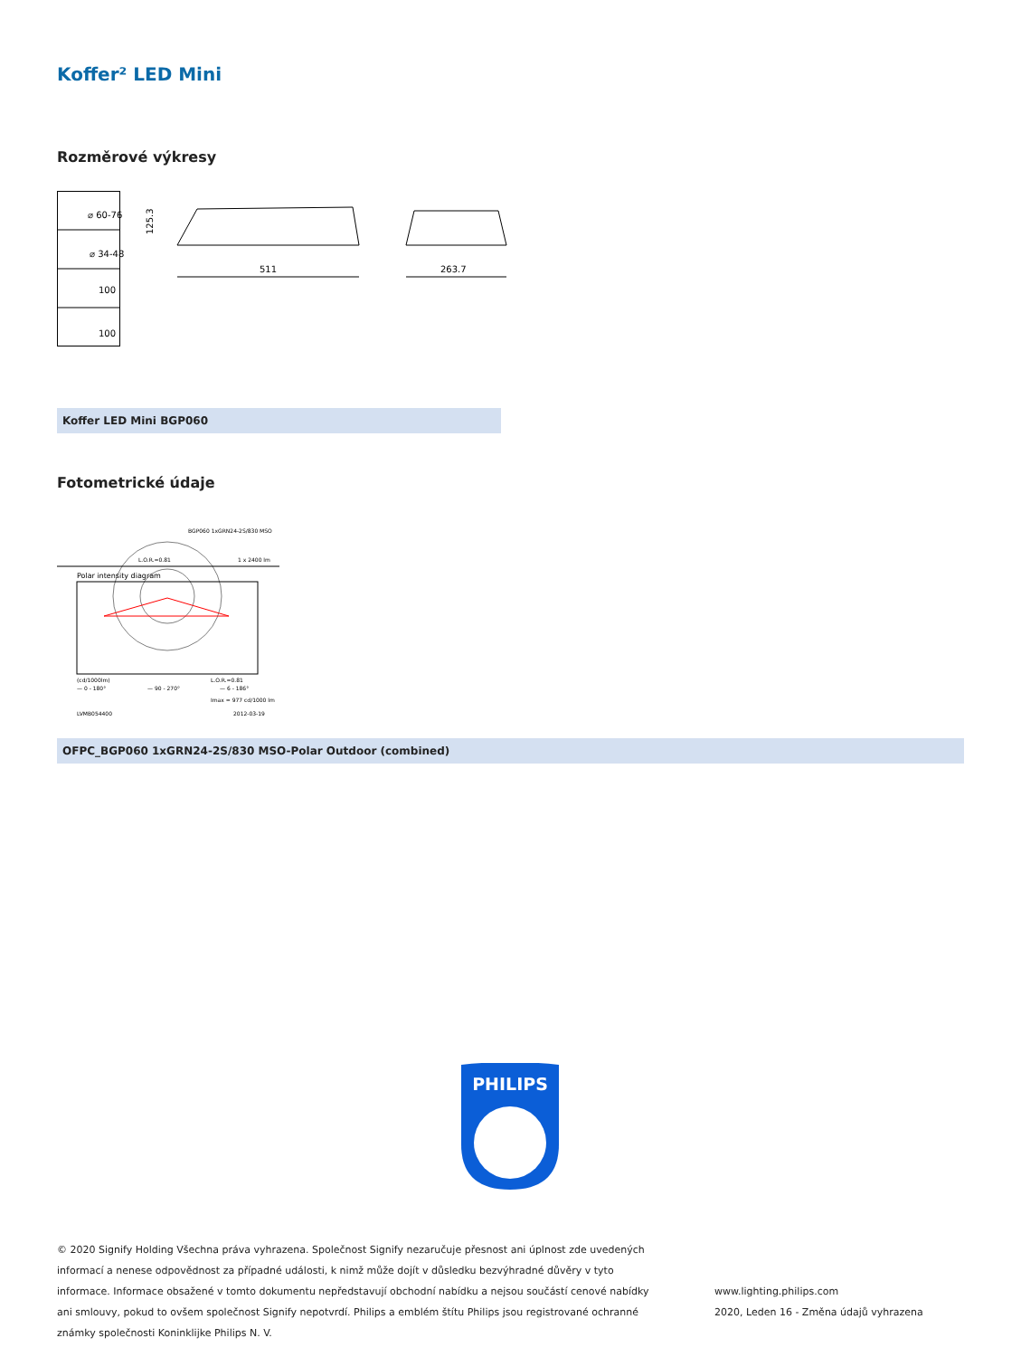Koffer² LED Mini
Rozměrové výkresy
⌀ 60-76
⌀ 34-48
100
100
125.3
511
263.7
Koffer LED Mini BGP060
Fotometrické údaje
BGP060 1xGRN24-2S/830 MSO
L.O.R.=0.81
1 x 2400 lm
Polar intensity diagram
(cd/1000lm)
L.O.R.=0.81
— 0 - 180°
— 90 - 270°
— 6 - 186°
Imax = 977 cd/1000 lm
LVMB054400
2012-03-19
OFPC_BGP060 1xGRN24-2S/830 MSO-Polar Outdoor (combined)
PHILIPS
© 2020 Signify Holding Všechna práva vyhrazena. Společnost Signify nezaručuje přesnost ani úplnost zde uvedených informací a nenese odpovědnost za případné události, k nimž může dojít v důsledku bezvýhradné důvěry v tyto informace. Informace obsažené v tomto dokumentu nepředstavují obchodní nabídku a nejsou součástí cenové nabídky ani smlouvy, pokud to ovšem společnost Signify nepotvrdí. Philips a emblém štítu Philips jsou registrované ochranné známky společnosti Koninklijke Philips N. V.
www.lighting.philips.com
2020, Leden 16 - Změna údajů vyhrazena